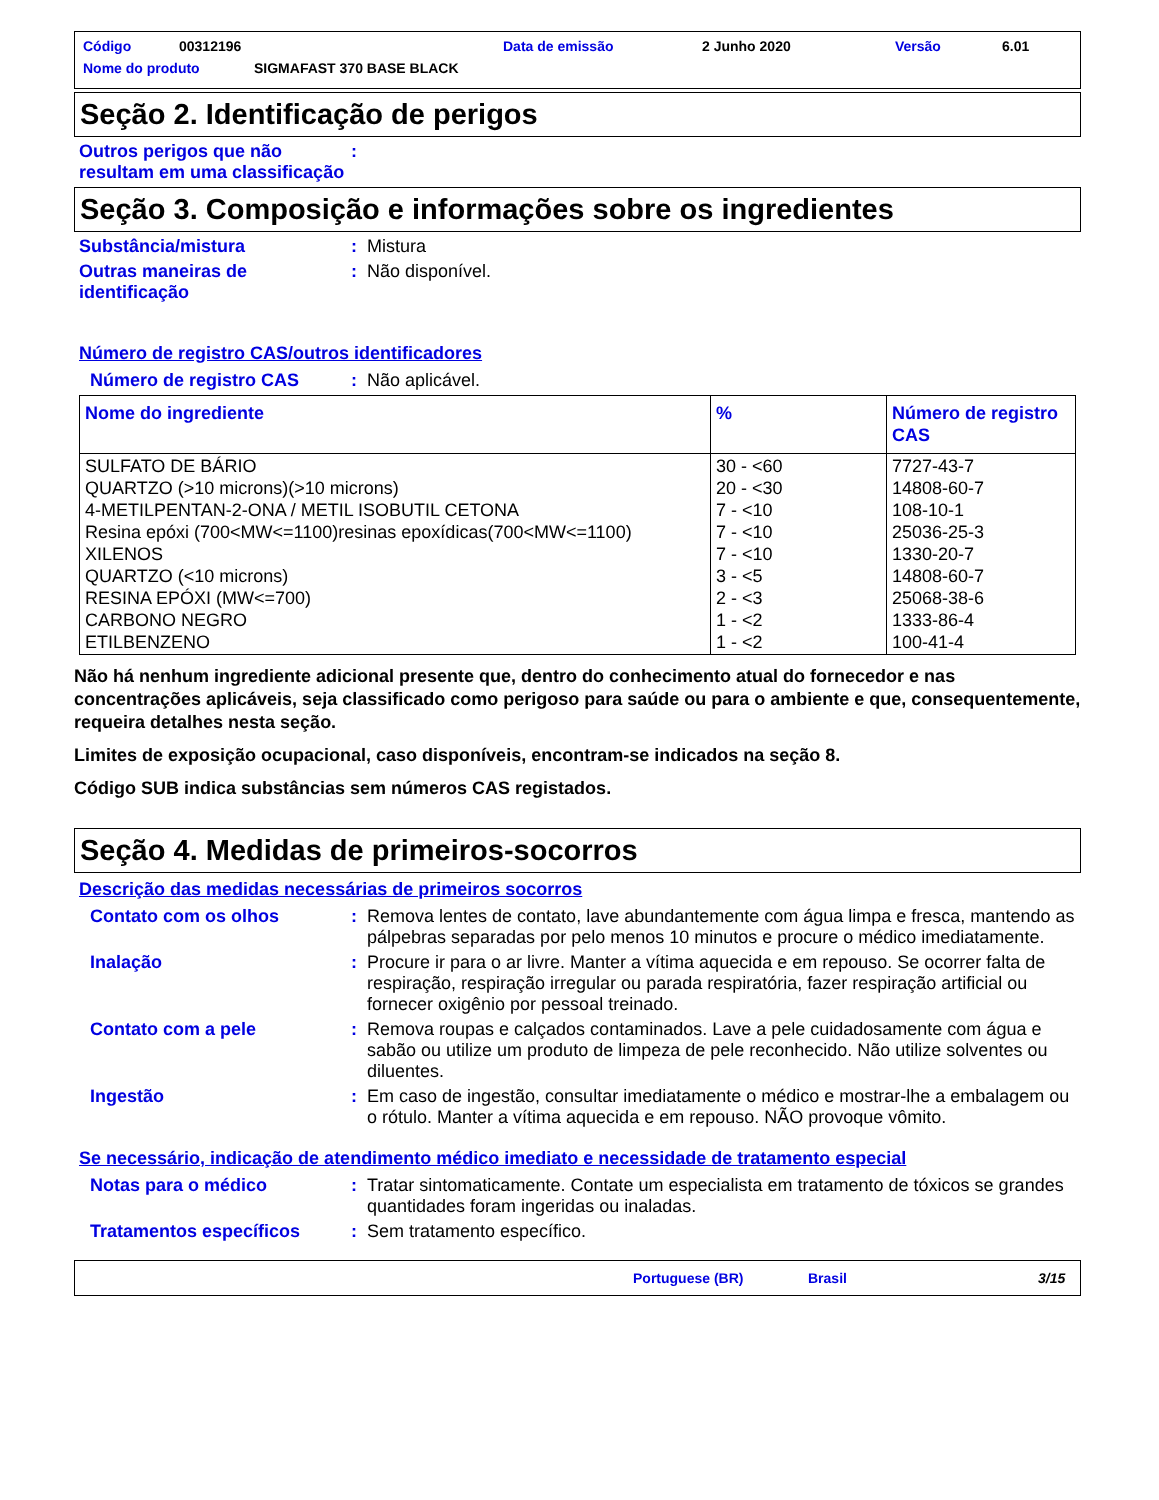Código 00312196 Data de emissão 2 Junho 2020 Versão 6.01
Nome do produto SIGMAFAST 370 BASE BLACK
Seção 2. Identificação de perigos
Outros perigos que não resultam em uma classificação
:
Seção 3. Composição e informações sobre os ingredientes
Substância/mistura :
Mistura
Outras maneiras de identificação
:
Não disponível.
Número de registro CAS/outros identificadores
Número de registro CAS :
Não aplicável.
| Nome do ingrediente | % | Número de registro CAS |
| --- | --- | --- |
| SULFATO DE BÁRIO QUARTZO (>10 microns)(>10 microns) 4-METILPENTAN-2-ONA / METIL ISOBUTIL CETONA Resina epóxi (700<MW<=1100)resinas epoxídicas(700<MW<=1100) XILENOS QUARTZO (<10 microns) RESINA EPÓXI (MW<=700) CARBONO NEGRO ETILBENZENO | 30 - <60 20 - <30 7 - <10 7 - <10 7 - <10 3 - <5 2 - <3 1 - <2 1 - <2 | 7727-43-7 14808-60-7 108-10-1 25036-25-3 1330-20-7 14808-60-7 25068-38-6 1333-86-4 100-41-4 |
Não há nenhum ingrediente adicional presente que, dentro do conhecimento atual do fornecedor e nas concentrações aplicáveis, seja classificado como perigoso para saúde ou para o ambiente e que, consequentemente, requeira detalhes nesta seção.
Limites de exposição ocupacional, caso disponíveis, encontram-se indicados na seção 8.
Código SUB indica substâncias sem números CAS registados.
Seção 4. Medidas de primeiros-socorros
Descrição das medidas necessárias de primeiros socorros
Contato com os olhos :
Remova lentes de contato, lave abundantemente com água limpa e fresca, mantendo as pálpebras separadas por pelo menos 10 minutos e procure o médico imediatamente.
Inalação :
Procure ir para o ar livre. Manter a vítima aquecida e em repouso. Se ocorrer falta de respiração, respiração irregular ou parada respiratória, fazer respiração artificial ou fornecer oxigênio por pessoal treinado.
Contato com a pele :
Remova roupas e calçados contaminados. Lave a pele cuidadosamente com água e sabão ou utilize um produto de limpeza de pele reconhecido. Não utilize solventes ou diluentes.
Ingestão :
Em caso de ingestão, consultar imediatamente o médico e mostrar-lhe a embalagem ou o rótulo. Manter a vítima aquecida e em repouso. NÃO provoque vômito.
Se necessário, indicação de atendimento médico imediato e necessidade de tratamento especial
Notas para o médico :
Tratar sintomaticamente. Contate um especialista em tratamento de tóxicos se grandes quantidades foram ingeridas ou inaladas.
Tratamentos específicos :
Sem tratamento específico.
Portuguese (BR) Brasil 3/15